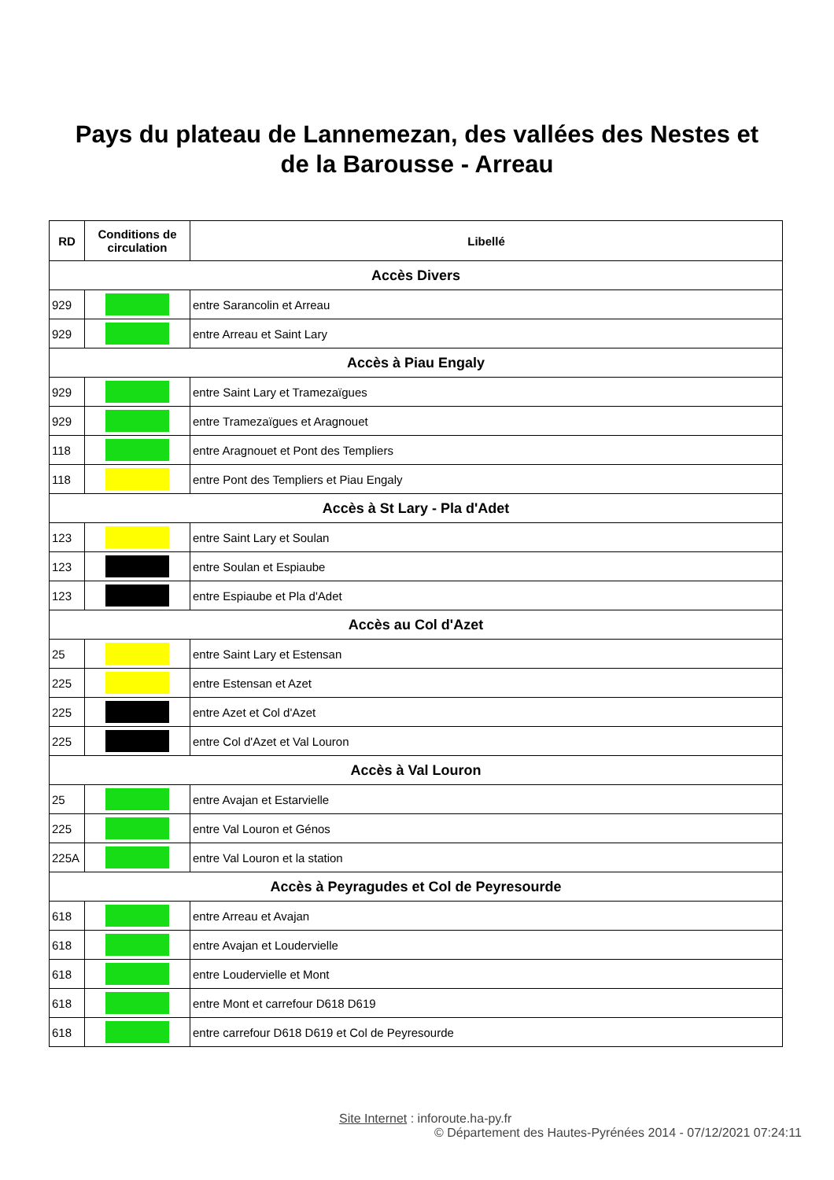Pays du plateau de Lannemezan, des vallées des Nestes et
de la Barousse - Arreau
| RD | Conditions de circulation | Libellé |
| --- | --- | --- |
| Accès Divers | | |
| 929 | | entre Sarancolin et Arreau |
| 929 | | entre Arreau et Saint Lary |
| Accès à Piau Engaly | | |
| 929 | | entre Saint Lary et Tramezaïgues |
| 929 | | entre Tramezaïgues et Aragnouet |
| 118 | | entre Aragnouet et Pont des Templiers |
| 118 | | entre Pont des Templiers et Piau Engaly |
| Accès à St Lary - Pla d'Adet | | |
| 123 | | entre Saint Lary et Soulan |
| 123 | | entre Soulan et Espiaube |
| 123 | | entre Espiaube et Pla d'Adet |
| Accès au Col d'Azet | | |
| 25 | | entre Saint Lary et Estensan |
| 225 | | entre Estensan et Azet |
| 225 | | entre Azet et Col d'Azet |
| 225 | | entre Col d'Azet et Val Louron |
| Accès à Val Louron | | |
| 25 | | entre Avajan et Estarvielle |
| 225 | | entre Val Louron et Génos |
| 225A | | entre Val Louron et la station |
| Accès à Peyragudes et Col de Peyresourde | | |
| 618 | | entre Arreau et Avajan |
| 618 | | entre Avajan et Loudervielle |
| 618 | | entre Loudervielle et Mont |
| 618 | | entre Mont et carrefour D618 D619 |
| 618 | | entre carrefour D618 D619 et Col de Peyresourde |
Site Internet : inforoute.ha-py.fr
© Département des Hautes-Pyrénées 2014 - 07/12/2021 07:24:11